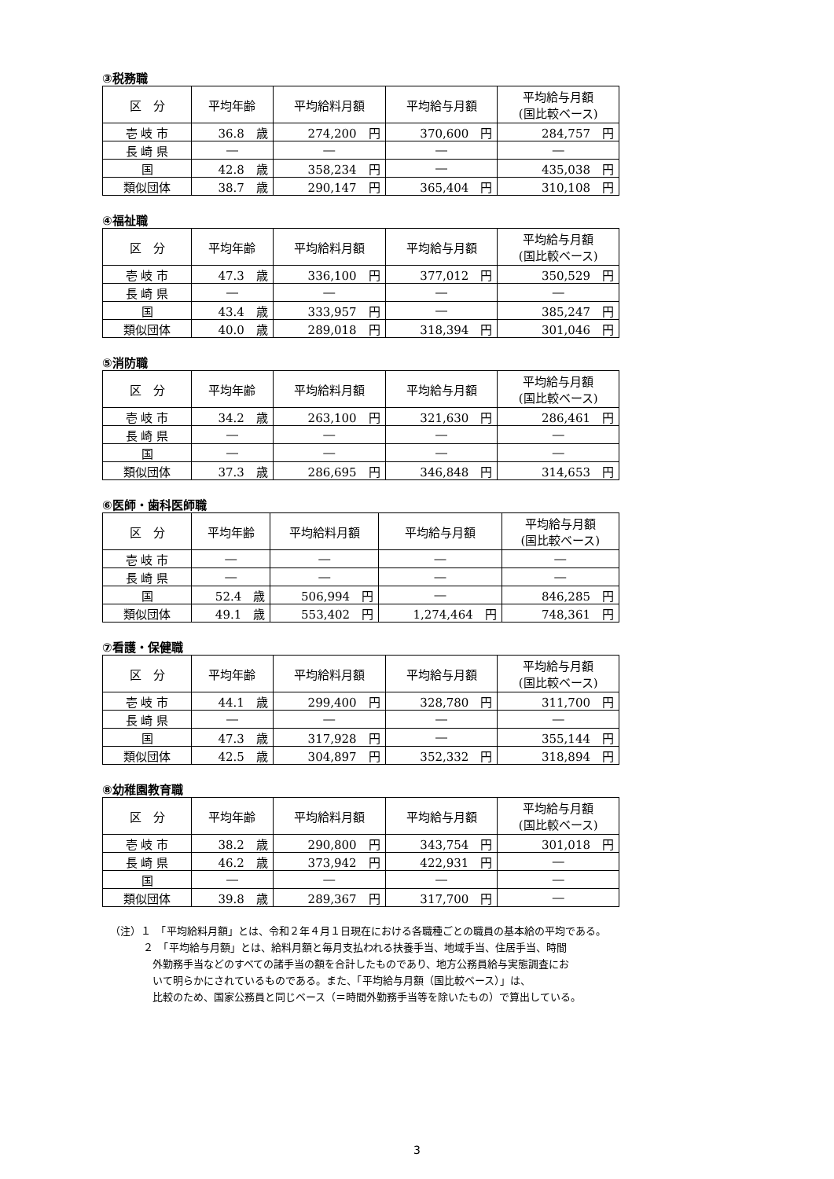③税務職
| 区 分 | 平均年齢 | 平均給料月額 | 平均給与月額 | 平均給与月額 (国比較ベース) |
| --- | --- | --- | --- | --- |
| 壱 岐 市 | 36.8 歳 | 274,200 円 | 370,600 円 | 284,757 円 |
| 長 崎 県 | ― | ― | ― | ― |
| 国 | 42.8 歳 | 358,234 円 | ― | 435,038 円 |
| 類似団体 | 38.7 歳 | 290,147 円 | 365,404 円 | 310,108 円 |
④福祉職
| 区 分 | 平均年齢 | 平均給料月額 | 平均給与月額 | 平均給与月額 (国比較ベース) |
| --- | --- | --- | --- | --- |
| 壱 岐 市 | 47.3 歳 | 336,100 円 | 377,012 円 | 350,529 円 |
| 長 崎 県 | ― | ― | ― | ― |
| 国 | 43.4 歳 | 333,957 円 | ― | 385,247 円 |
| 類似団体 | 40.0 歳 | 289,018 円 | 318,394 円 | 301,046 円 |
⑤消防職
| 区 分 | 平均年齢 | 平均給料月額 | 平均給与月額 | 平均給与月額 (国比較ベース) |
| --- | --- | --- | --- | --- |
| 壱 岐 市 | 34.2 歳 | 263,100 円 | 321,630 円 | 286,461 円 |
| 長 崎 県 | ― | ― | ― | ― |
| 国 | ― | ― | ― | ― |
| 類似団体 | 37.3 歳 | 286,695 円 | 346,848 円 | 314,653 円 |
⑥医師・歯科医師職
| 区 分 | 平均年齢 | 平均給料月額 | 平均給与月額 | 平均給与月額 (国比較ベース) |
| --- | --- | --- | --- | --- |
| 壱 岐 市 | ― | ― | ― | ― |
| 長 崎 県 | ― | ― | ― | ― |
| 国 | 52.4 歳 | 506,994 円 | ― | 846,285 円 |
| 類似団体 | 49.1 歳 | 553,402 円 | 1,274,464 円 | 748,361 円 |
⑦看護・保健職
| 区 分 | 平均年齢 | 平均給料月額 | 平均給与月額 | 平均給与月額 (国比較ベース) |
| --- | --- | --- | --- | --- |
| 壱 岐 市 | 44.1 歳 | 299,400 円 | 328,780 円 | 311,700 円 |
| 長 崎 県 | ― | ― | ― | ― |
| 国 | 47.3 歳 | 317,928 円 | ― | 355,144 円 |
| 類似団体 | 42.5 歳 | 304,897 円 | 352,332 円 | 318,894 円 |
⑧幼稚園教育職
| 区 分 | 平均年齢 | 平均給料月額 | 平均給与月額 | 平均給与月額 (国比較ベース) |
| --- | --- | --- | --- | --- |
| 壱 岐 市 | 38.2 歳 | 290,800 円 | 343,754 円 | 301,018 円 |
| 長 崎 県 | 46.2 歳 | 373,942 円 | 422,931 円 | ― |
| 国 | ― | ― | ― | ― |
| 類似団体 | 39.8 歳 | 289,367 円 | 317,700 円 | ― |
（注）１　「平均給料月額」とは、令和２年４月１日現在における各職種ごとの職員の基本給の平均である。
２　「平均給与月額」とは、給料月額と毎月支払われる扶養手当、地域手当、住居手当、時間
外勤務手当などのすべての諸手当の額を合計したものであり、地方公務員給与実態調査にお
いて明らかにされているものである。また、「平均給与月額（国比較ベース）」は、
比較のため、国家公務員と同じベース（＝時間外勤務手当等を除いたもの）で算出している。
3